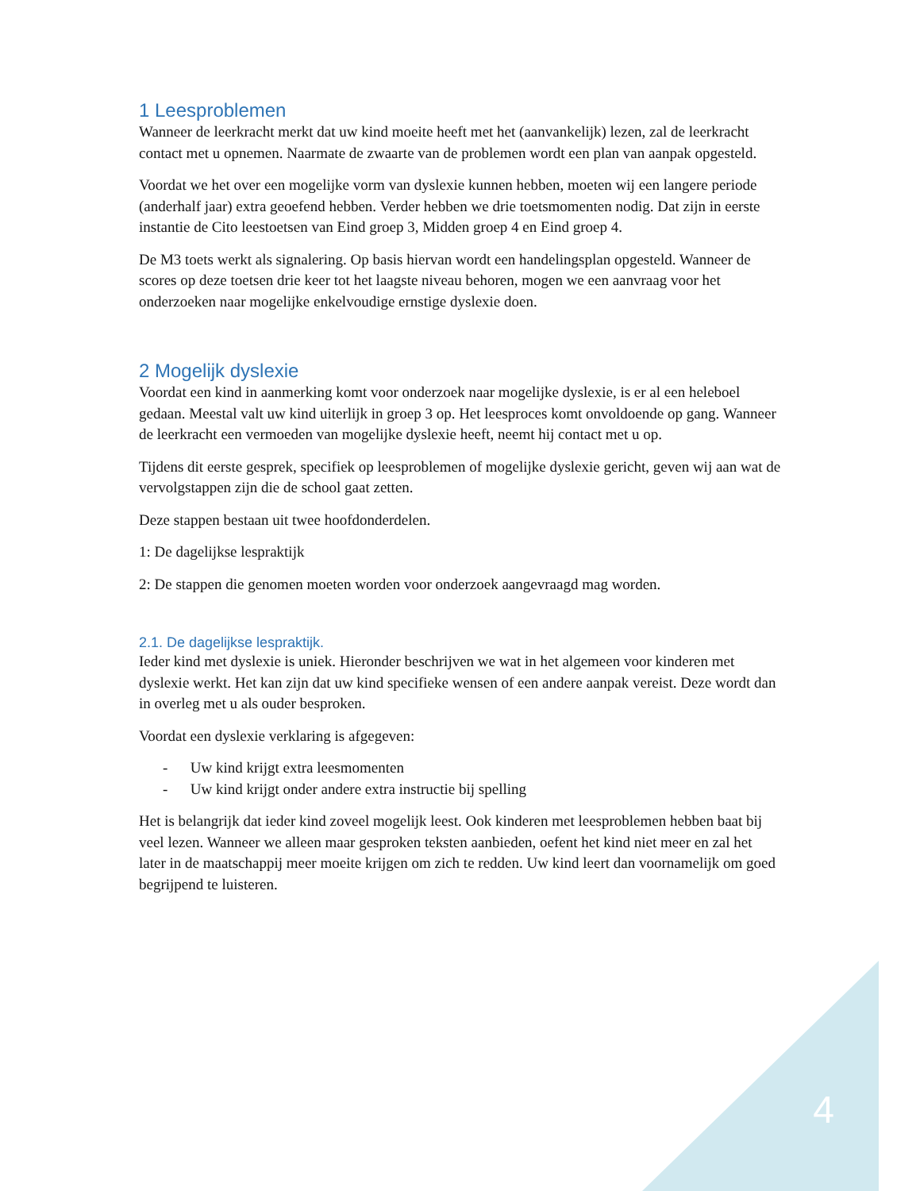1 Leesproblemen
Wanneer de leerkracht merkt dat uw kind moeite heeft met het (aanvankelijk) lezen, zal de leerkracht contact met u opnemen. Naarmate de zwaarte van de problemen wordt een plan van aanpak opgesteld.
Voordat we het over een mogelijke vorm van dyslexie kunnen hebben, moeten wij een langere periode (anderhalf jaar) extra geoefend hebben. Verder hebben we drie toetsmomenten nodig. Dat zijn in eerste instantie de Cito leestoetsen van Eind groep 3, Midden groep 4 en Eind groep 4.
De M3 toets werkt als signalering. Op basis hiervan wordt een handelingsplan opgesteld. Wanneer de scores op deze toetsen drie keer tot het laagste niveau behoren, mogen we een aanvraag voor het onderzoeken naar mogelijke enkelvoudige ernstige dyslexie doen.
2 Mogelijk dyslexie
Voordat een kind in aanmerking komt voor onderzoek naar mogelijke dyslexie, is er al een heleboel gedaan. Meestal valt uw kind uiterlijk in groep 3 op. Het leesproces komt onvoldoende op gang. Wanneer de leerkracht een vermoeden van mogelijke dyslexie heeft, neemt hij contact met u op.
Tijdens dit eerste gesprek, specifiek op leesproblemen of mogelijke dyslexie gericht, geven wij aan wat de vervolgstappen zijn die de school gaat zetten.
Deze stappen bestaan uit twee hoofdonderdelen.
1: De dagelijkse lespraktijk
2: De stappen die genomen moeten worden voor onderzoek aangevraagd mag worden.
2.1. De dagelijkse lespraktijk.
Ieder kind met dyslexie is uniek. Hieronder beschrijven we wat in het algemeen voor kinderen met dyslexie werkt. Het kan zijn dat uw kind specifieke wensen of een andere aanpak vereist. Deze wordt dan in overleg met u als ouder besproken.
Voordat een dyslexie verklaring is afgegeven:
- Uw kind krijgt extra leesmomenten
- Uw kind krijgt onder andere extra instructie bij spelling
Het is belangrijk dat ieder kind zoveel mogelijk leest. Ook kinderen met leesproblemen hebben baat bij veel lezen. Wanneer we alleen maar gesproken teksten aanbieden, oefent het kind niet meer en zal het later in de maatschappij meer moeite krijgen om zich te redden. Uw kind leert dan voornamelijk om goed begrijpend te luisteren.
4